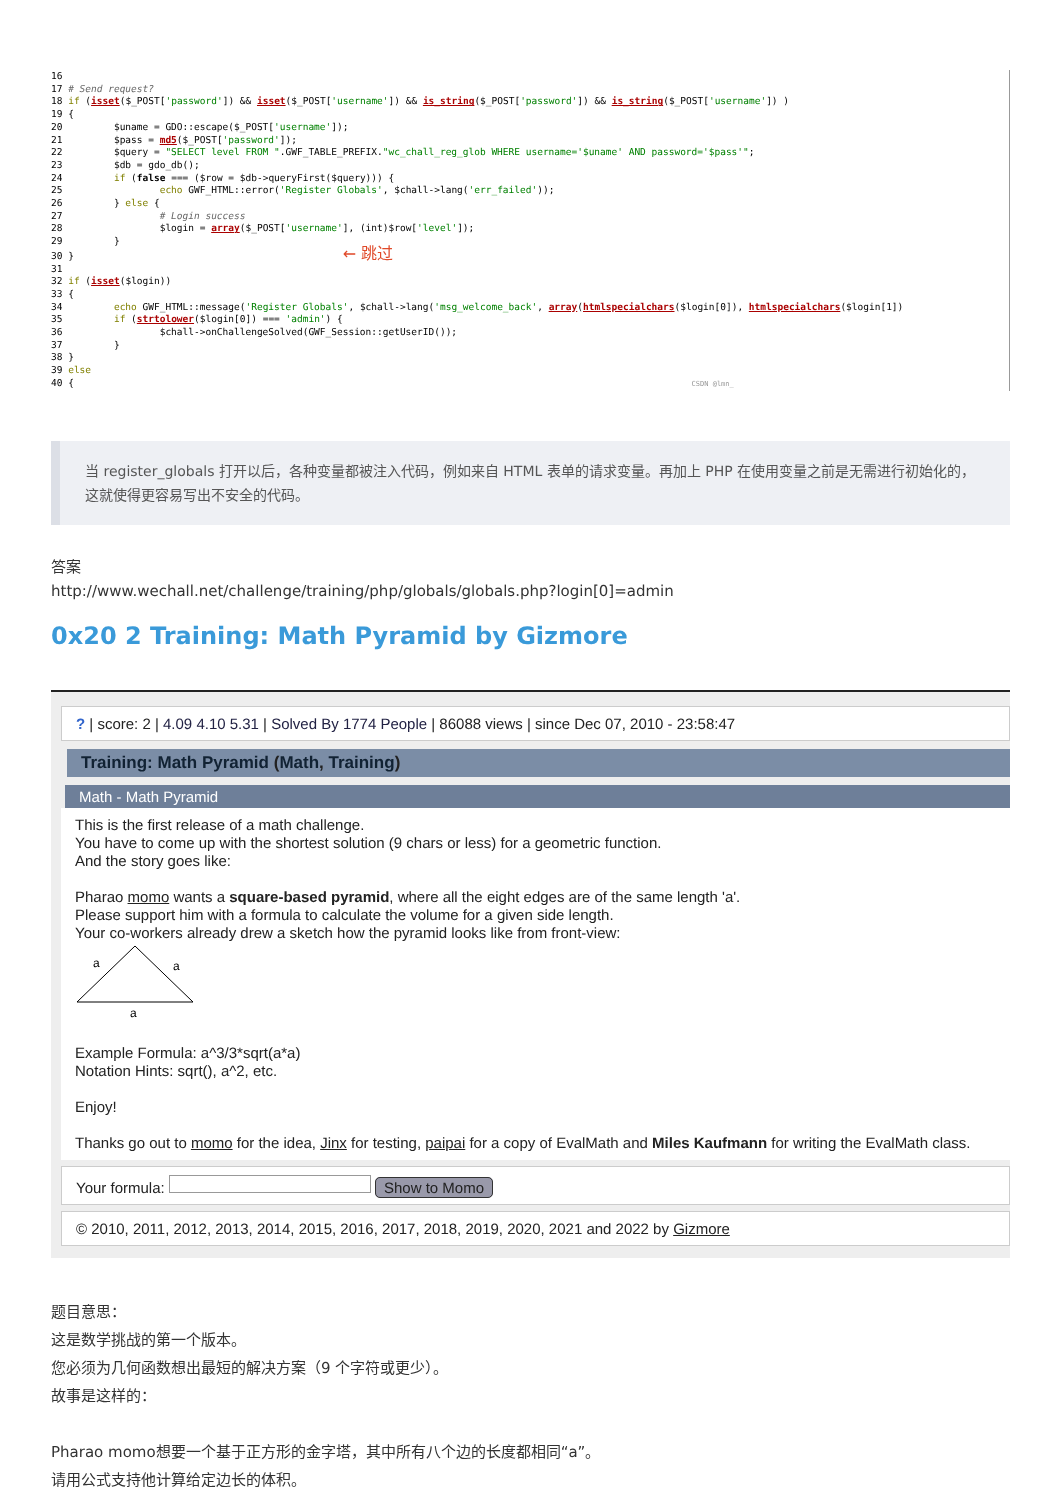16
17 # Send request?
18 if (isset($_POST['password']) && isset($_POST['username']) && is_string($_POST['password']) && is_string($_POST['username']) )
19 {
20         $uname = GDO::escape($_POST['username']);
21         $pass = md5($_POST['password']);
22         $query = "SELECT level FROM ".GWF_TABLE_PREFIX."wc_chall_reg_glob WHERE username='$uname' AND password='$pass'";
23         $db = gdo_db();
24         if (false === ($row = $db->queryFirst($query))) {
25                 echo GWF_HTML::error('Register Globals', $chall->lang('err_failed'));
26         } else {
27                 # Login success
28                 $login = array($_POST['username'], (int)$row['level']);
29         }
30 }                                               ← 跳过
31
32 if (isset($login))
33 {
34         echo GWF_HTML::message('Register Globals', $chall->lang('msg_welcome_back', array(htmlspecialchars($login[0]), htmlspecialchars($login[1])
35         if (strtolower($login[0]) === 'admin') {
36                 $chall->onChallengeSolved(GWF_Session::getUserID());
37         }
38 }
39 else
40 {                                                                                                            CSDN @lmn_
当 register_globals 打开以后，各种变量都被注入代码，例如来自 HTML 表单的请求变量。再加上 PHP 在使用变量之前是无需进行初始化的，这就使得更容易写出不安全的代码。
答案
http://www.wechall.net/challenge/training/php/globals/globals.php?login[0]=admin
0x20 2 Training: Math Pyramid by Gizmore
? | score: 2 | 4.09 4.10 5.31 | Solved By 1774 People | 86088 views | since Dec 07, 2010 - 23:58:47
Training: Math Pyramid (Math, Training)
Math - Math Pyramid
This is the first release of a math challenge.
You have to come up with the shortest solution (9 chars or less) for a geometric function.
And the story goes like:
Pharao momo wants a square-based pyramid, where all the eight edges are of the same length 'a'.
Please support him with a formula to calculate the volume for a given side length.
Your co-workers already drew a sketch how the pyramid looks like from front-view:
a
a
a
Example Formula: a^3/3*sqrt(a*a)
Notation Hints: sqrt(), a^2, etc.
Enjoy!
Thanks go out to momo for the idea, Jinx for testing, paipai for a copy of EvalMath and Miles Kaufmann for writing the EvalMath class.
Your formula: Show to Momo
© 2010, 2011, 2012, 2013, 2014, 2015, 2016, 2017, 2018, 2019, 2020, 2021 and 2022 by Gizmore
题目意思：
这是数学挑战的第一个版本。
您必须为几何函数想出最短的解决方案（9 个字符或更少）。
故事是这样的：
Pharao momo想要一个基于正方形的金字塔，其中所有八个边的长度都相同“a”。
请用公式支持他计算给定边长的体积。